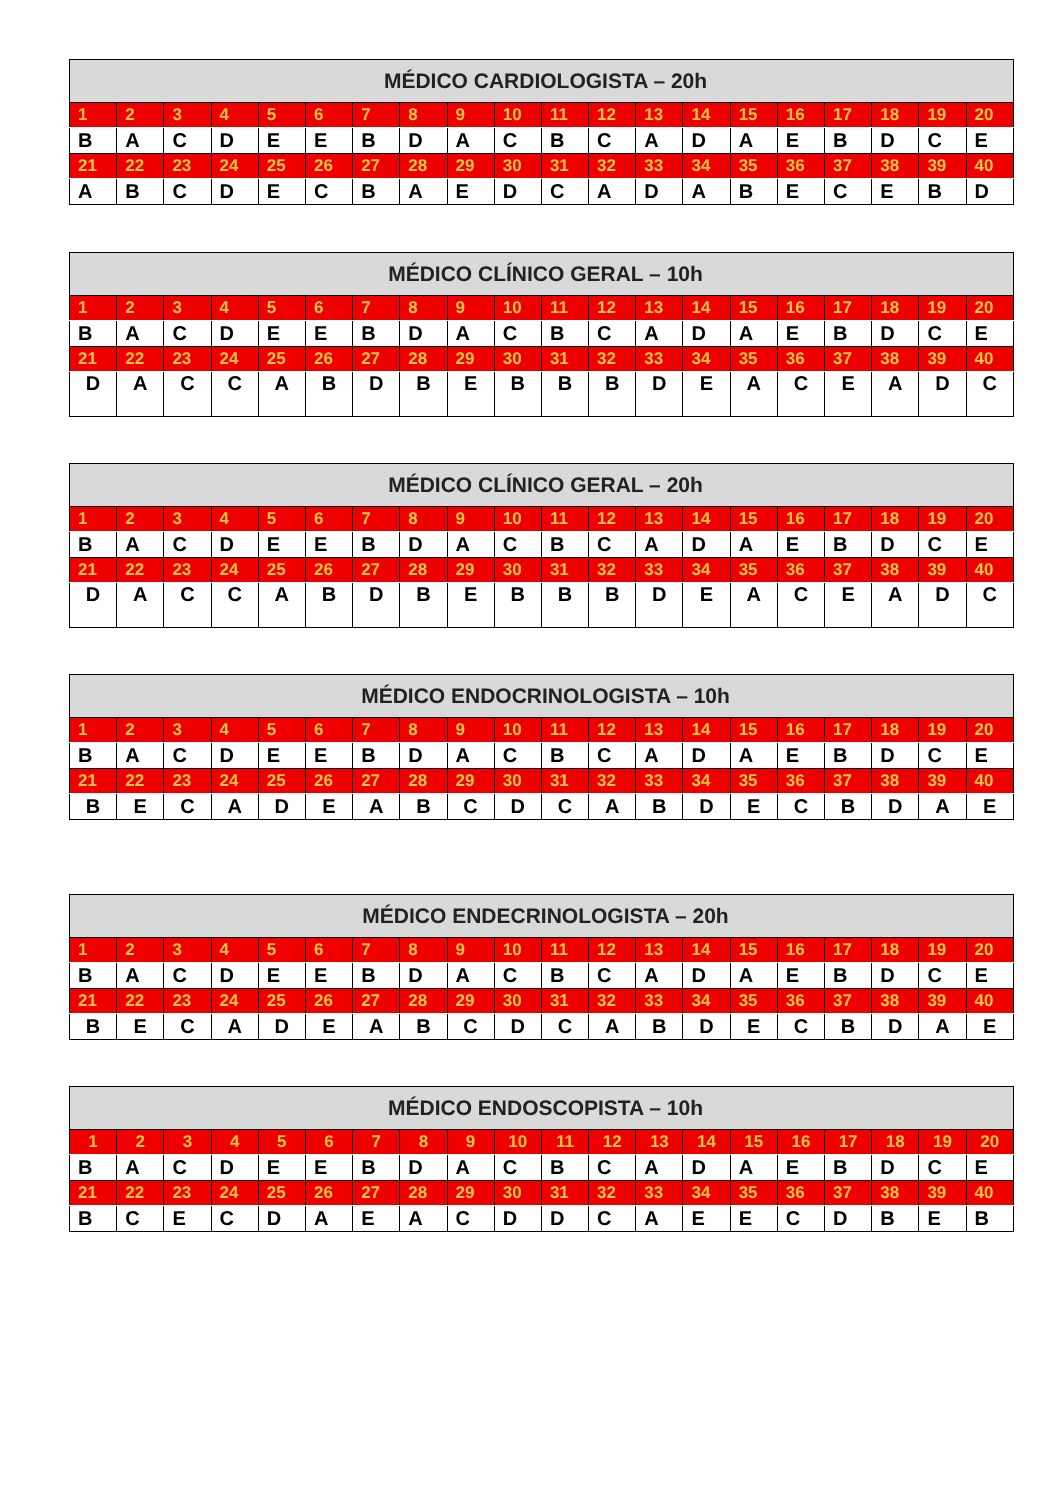| MÉDICO CARDIOLOGISTA – 20h | | | | | | | | | | | | | | | | | | | |
| --- | --- | --- | --- | --- | --- | --- | --- | --- | --- | --- | --- | --- | --- | --- | --- | --- | --- | --- | --- |
| 1 | 2 | 3 | 4 | 5 | 6 | 7 | 8 | 9 | 10 | 11 | 12 | 13 | 14 | 15 | 16 | 17 | 18 | 19 | 20 |
| B | A | C | D | E | E | B | D | A | C | B | C | A | D | A | E | B | D | C | E |
| 21 | 22 | 23 | 24 | 25 | 26 | 27 | 28 | 29 | 30 | 31 | 32 | 33 | 34 | 35 | 36 | 37 | 38 | 39 | 40 |
| A | B | C | D | E | C | B | A | E | D | C | A | D | A | B | E | C | E | B | D |
| MÉDICO CLÍNICO GERAL – 10h | | | | | | | | | | | | | | | | | | | |
| --- | --- | --- | --- | --- | --- | --- | --- | --- | --- | --- | --- | --- | --- | --- | --- | --- | --- | --- | --- |
| 1 | 2 | 3 | 4 | 5 | 6 | 7 | 8 | 9 | 10 | 11 | 12 | 13 | 14 | 15 | 16 | 17 | 18 | 19 | 20 |
| B | A | C | D | E | E | B | D | A | C | B | C | A | D | A | E | B | D | C | E |
| 21 | 22 | 23 | 24 | 25 | 26 | 27 | 28 | 29 | 30 | 31 | 32 | 33 | 34 | 35 | 36 | 37 | 38 | 39 | 40 |
| D | A | C | C | A | B | D | B | E | B | B | B | D | E | A | C | E | A | D | C |
| MÉDICO CLÍNICO GERAL – 20h | | | | | | | | | | | | | | | | | | | |
| --- | --- | --- | --- | --- | --- | --- | --- | --- | --- | --- | --- | --- | --- | --- | --- | --- | --- | --- | --- |
| 1 | 2 | 3 | 4 | 5 | 6 | 7 | 8 | 9 | 10 | 11 | 12 | 13 | 14 | 15 | 16 | 17 | 18 | 19 | 20 |
| B | A | C | D | E | E | B | D | A | C | B | C | A | D | A | E | B | D | C | E |
| 21 | 22 | 23 | 24 | 25 | 26 | 27 | 28 | 29 | 30 | 31 | 32 | 33 | 34 | 35 | 36 | 37 | 38 | 39 | 40 |
| D | A | C | C | A | B | D | B | E | B | B | B | D | E | A | C | E | A | D | C |
| MÉDICO ENDOCRINOLOGISTA – 10h | | | | | | | | | | | | | | | | | | | |
| --- | --- | --- | --- | --- | --- | --- | --- | --- | --- | --- | --- | --- | --- | --- | --- | --- | --- | --- | --- |
| 1 | 2 | 3 | 4 | 5 | 6 | 7 | 8 | 9 | 10 | 11 | 12 | 13 | 14 | 15 | 16 | 17 | 18 | 19 | 20 |
| B | A | C | D | E | E | B | D | A | C | B | C | A | D | A | E | B | D | C | E |
| 21 | 22 | 23 | 24 | 25 | 26 | 27 | 28 | 29 | 30 | 31 | 32 | 33 | 34 | 35 | 36 | 37 | 38 | 39 | 40 |
| B | E | C | A | D | E | A | B | C | D | C | A | B | D | E | C | B | D | A | E |
| MÉDICO ENDECRINOLOGISTA – 20h | | | | | | | | | | | | | | | | | | | |
| --- | --- | --- | --- | --- | --- | --- | --- | --- | --- | --- | --- | --- | --- | --- | --- | --- | --- | --- | --- |
| 1 | 2 | 3 | 4 | 5 | 6 | 7 | 8 | 9 | 10 | 11 | 12 | 13 | 14 | 15 | 16 | 17 | 18 | 19 | 20 |
| B | A | C | D | E | E | B | D | A | C | B | C | A | D | A | E | B | D | C | E |
| 21 | 22 | 23 | 24 | 25 | 26 | 27 | 28 | 29 | 30 | 31 | 32 | 33 | 34 | 35 | 36 | 37 | 38 | 39 | 40 |
| B | E | C | A | D | E | A | B | C | D | C | A | B | D | E | C | B | D | A | E |
| MÉDICO ENDOSCOPISTA – 10h | | | | | | | | | | | | | | | | | | | |
| --- | --- | --- | --- | --- | --- | --- | --- | --- | --- | --- | --- | --- | --- | --- | --- | --- | --- | --- | --- |
| 1 | 2 | 3 | 4 | 5 | 6 | 7 | 8 | 9 | 10 | 11 | 12 | 13 | 14 | 15 | 16 | 17 | 18 | 19 | 20 |
| B | A | C | D | E | E | B | D | A | C | B | C | A | D | A | E | B | D | C | E |
| 21 | 22 | 23 | 24 | 25 | 26 | 27 | 28 | 29 | 30 | 31 | 32 | 33 | 34 | 35 | 36 | 37 | 38 | 39 | 40 |
| B | C | E | C | D | A | E | A | C | D | D | C | A | E | E | C | D | B | E | B |